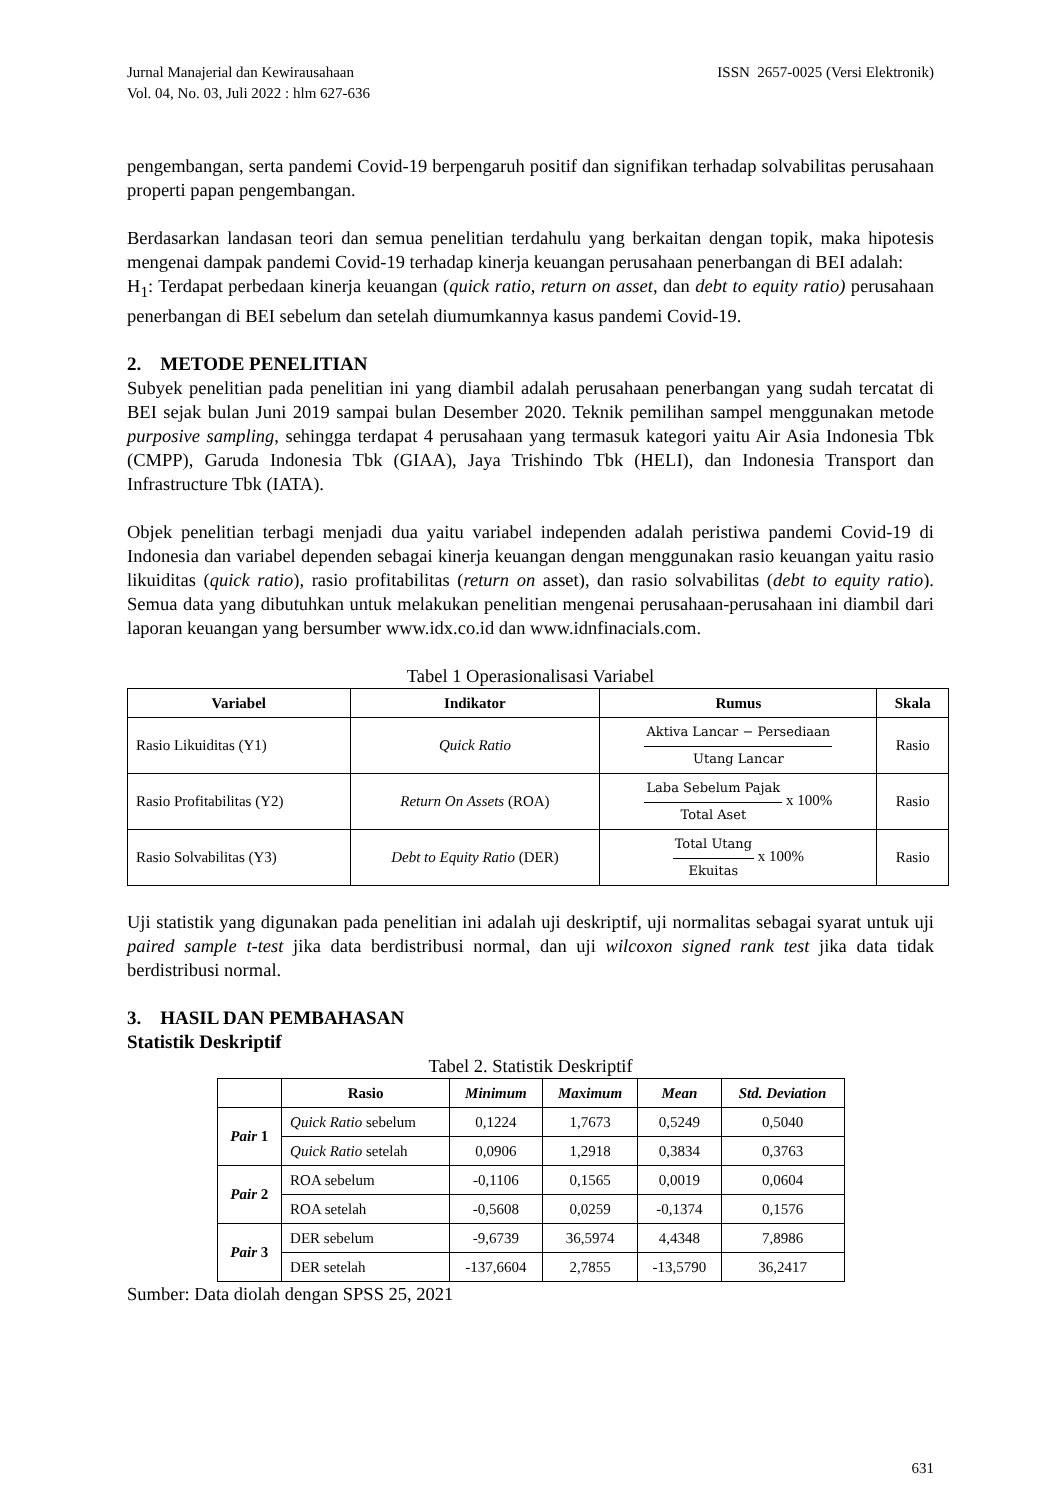Jurnal Manajerial dan Kewirausahaan
Vol. 04, No. 03, Juli 2022 : hlm 627-636
ISSN 2657-0025 (Versi Elektronik)
pengembangan, serta pandemi Covid-19 berpengaruh positif dan signifikan terhadap solvabilitas perusahaan properti papan pengembangan.
Berdasarkan landasan teori dan semua penelitian terdahulu yang berkaitan dengan topik, maka hipotesis mengenai dampak pandemi Covid-19 terhadap kinerja keuangan perusahaan penerbangan di BEI adalah:
H<sub>1</sub>: Terdapat perbedaan kinerja keuangan (quick ratio, return on asset, dan debt to equity ratio) perusahaan penerbangan di BEI sebelum dan setelah diumumkannya kasus pandemi Covid-19.
2. METODE PENELITIAN
Subyek penelitian pada penelitian ini yang diambil adalah perusahaan penerbangan yang sudah tercatat di BEI sejak bulan Juni 2019 sampai bulan Desember 2020. Teknik pemilihan sampel menggunakan metode purposive sampling, sehingga terdapat 4 perusahaan yang termasuk kategori yaitu Air Asia Indonesia Tbk (CMPP), Garuda Indonesia Tbk (GIAA), Jaya Trishindo Tbk (HELI), dan Indonesia Transport dan Infrastructure Tbk (IATA).
Objek penelitian terbagi menjadi dua yaitu variabel independen adalah peristiwa pandemi Covid-19 di Indonesia dan variabel dependen sebagai kinerja keuangan dengan menggunakan rasio keuangan yaitu rasio likuiditas (quick ratio), rasio profitabilitas (return on asset), dan rasio solvabilitas (debt to equity ratio). Semua data yang dibutuhkan untuk melakukan penelitian mengenai perusahaan-perusahaan ini diambil dari laporan keuangan yang bersumber www.idx.co.id dan www.idnfinacials.com.
Tabel 1 Operasionalisasi Variabel
| Variabel | Indikator | Rumus | Skala |
| --- | --- | --- | --- |
| Rasio Likuiditas (Y1) | Quick Ratio | Aktiva Lancar − Persediaan Utang Lancar | Rasio |
| Rasio Profitabilitas (Y2) | Return On Assets (ROA) | Laba Sebelum Pajak Total Aset x 100% | Rasio |
| Rasio Solvabilitas (Y3) | Debt to Equity Ratio (DER) | Total Utang Ekuitas x 100% | Rasio |
Uji statistik yang digunakan pada penelitian ini adalah uji deskriptif, uji normalitas sebagai syarat untuk uji paired sample t-test jika data berdistribusi normal, dan uji wilcoxon signed rank test jika data tidak berdistribusi normal.
3. HASIL DAN PEMBAHASAN
Statistik Deskriptif
Tabel 2. Statistik Deskriptif
| | Rasio | Minimum | Maximum | Mean | Std. Deviation |
| --- | --- | --- | --- | --- | --- |
| Pair 1 | Quick Ratio sebelum | 0,1224 | 1,7673 | 0,5249 | 0,5040 |
| | Quick Ratio setelah | 0,0906 | 1,2918 | 0,3834 | 0,3763 |
| Pair 2 | ROA sebelum | -0,1106 | 0,1565 | 0,0019 | 0,0604 |
| | ROA setelah | -0,5608 | 0,0259 | -0,1374 | 0,1576 |
| Pair 3 | DER sebelum | -9,6739 | 36,5974 | 4,4348 | 7,8986 |
| | DER setelah | -137,6604 | 2,7855 | -13,5790 | 36,2417 |
Sumber: Data diolah dengan SPSS 25, 2021
631